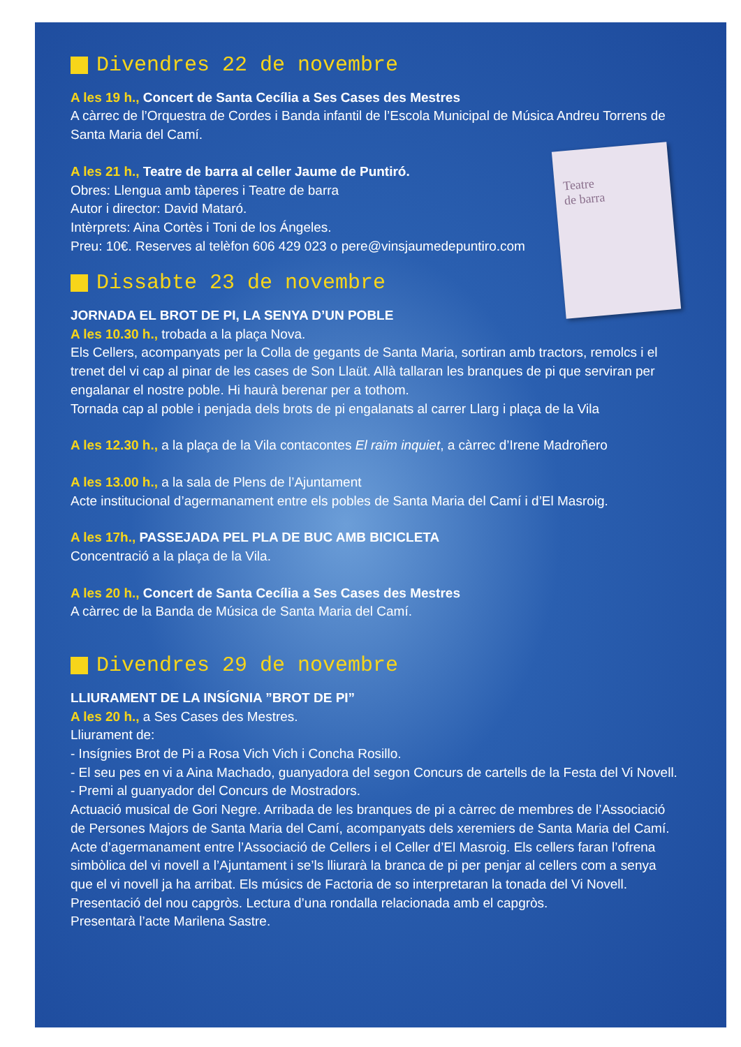Teatre
de barra
Divendres 22 de novembre
A les 19 h., Concert de Santa Cecília a Ses Cases des Mestres
A càrrec de l’Orquestra de Cordes i Banda infantil de l’Escola Municipal de Música Andreu Torrens de Santa Maria del Camí.
A les 21 h., Teatre de barra al celler Jaume de Puntiró.
Obres: Llengua amb tàperes i Teatre de barra
Autor i director: David Mataró.
Intèrprets: Aina Cortès i Toni de los Ángeles.
Preu: 10€. Reserves al telèfon 606 429 023 o pere@vinsjaumedepuntiro.com
Dissabte 23 de novembre
JORNADA EL BROT DE PI, LA SENYA D’UN POBLE
A les 10.30 h., trobada a la plaça Nova.
Els Cellers, acompanyats per la Colla de gegants de Santa Maria, sortiran amb tractors, remolcs i el trenet del vi cap al pinar de les cases de Son Llaüt. Allà tallaran les branques de pi que serviran per engalanar el nostre poble. Hi haurà berenar per a tothom.
Tornada cap al poble i penjada dels brots de pi engalanats al carrer Llarg i plaça de la Vila
A les 12.30 h., a la plaça de la Vila contacontes El raïm inquiet, a càrrec d’Irene Madroñero
A les 13.00 h., a la sala de Plens de l’Ajuntament
Acte institucional d’agermanament entre els pobles de Santa Maria del Camí i d’El Masroig.
A les 17h., PASSEJADA PEL PLA DE BUC AMB BICICLETA
Concentració a la plaça de la Vila.
A les 20 h., Concert de Santa Cecília a Ses Cases des Mestres
A càrrec de la Banda de Música de Santa Maria del Camí.
Divendres 29 de novembre
LLIURAMENT DE LA INSÍGNIA ”BROT DE PI”
A les 20 h., a Ses Cases des Mestres.
Lliurament de:
- Insígnies Brot de Pi a Rosa Vich Vich i Concha Rosillo.
- El seu pes en vi a Aina Machado, guanyadora del segon Concurs de cartells de la Festa del Vi Novell.
- Premi al guanyador del Concurs de Mostradors.
Actuació musical de Gori Negre. Arribada de les branques de pi a càrrec de membres de l’Associació de Persones Majors de Santa Maria del Camí, acompanyats dels xeremiers de Santa Maria del Camí.
Acte d’agermanament entre l’Associació de Cellers i el Celler d’El Masroig. Els cellers faran l’ofrena simbòlica del vi novell a l’Ajuntament i se’ls lliurarà la branca de pi per penjar al cellers com a senya que el vi novell ja ha arribat. Els músics de Factoria de so interpretaran la tonada del Vi Novell.
Presentació del nou capgròs. Lectura d’una rondalla relacionada amb el capgròs.
Presentarà l’acte Marilena Sastre.